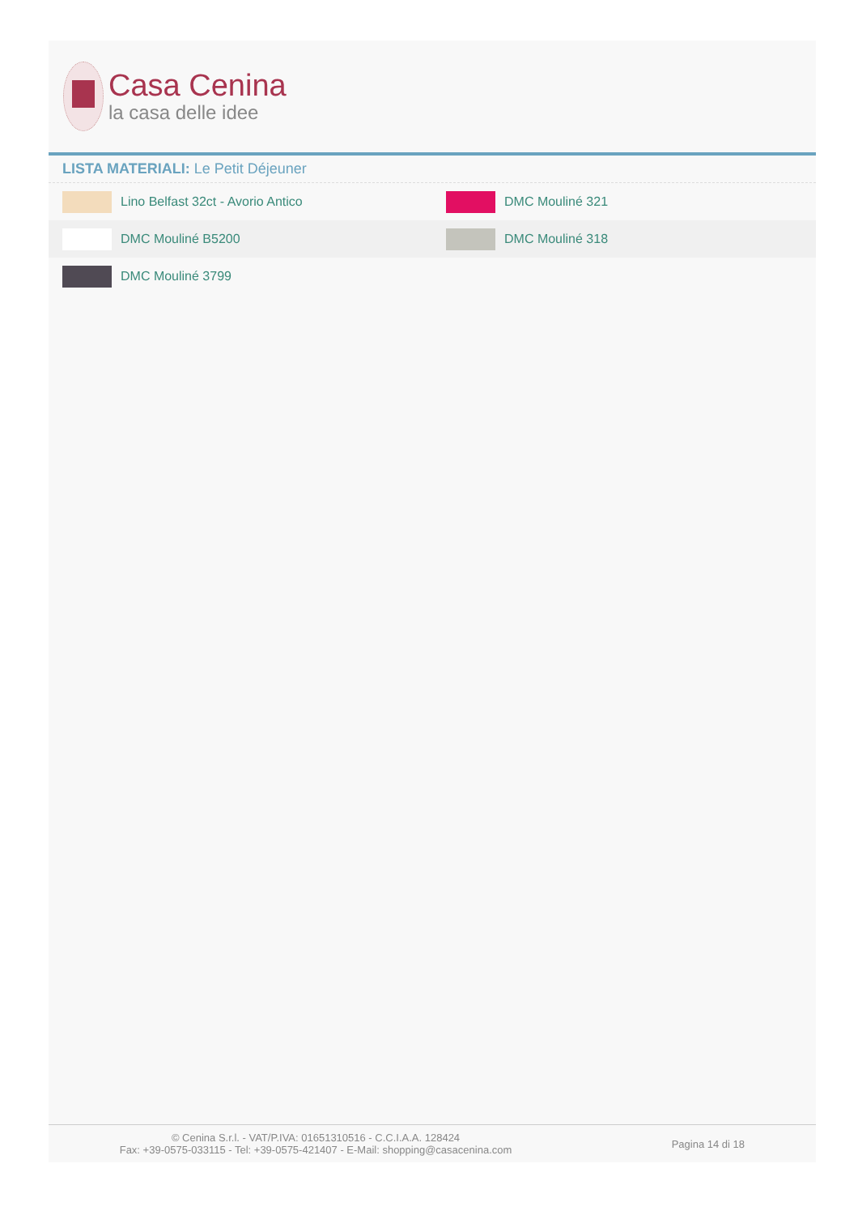Casa Cenina
la casa delle idee
LISTA MATERIALI: Le Petit Déjeuner
| Lino Belfast 32ct - Avorio Antico | DMC Mouliné 321 |
| DMC Mouliné B5200 | DMC Mouliné 318 |
| DMC Mouliné 3799 | |
© Cenina S.r.l. - VAT/P.IVA: 01651310516 - C.C.I.A.A. 128424
Fax: +39-0575-033115 - Tel: +39-0575-421407 - E-Mail: shopping@casacenina.com
Pagina 14 di 18